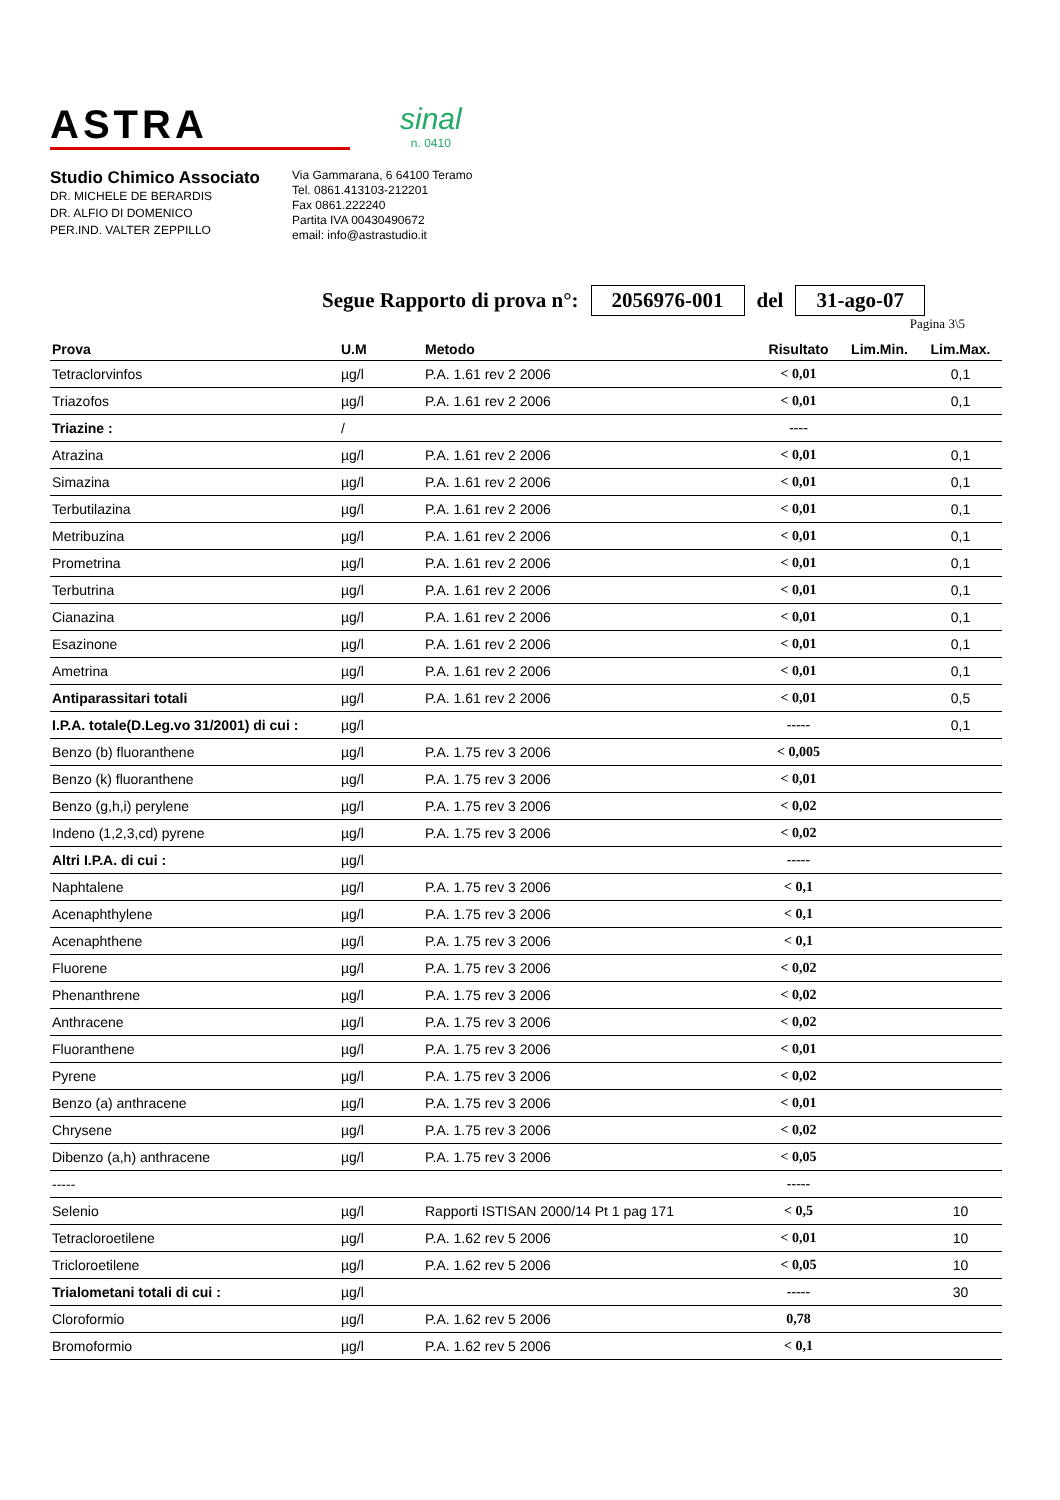ASTRA
sinal
n. 0410
Studio Chimico Associato
DR. MICHELE DE BERARDIS
DR. ALFIO DI DOMENICO
PER.IND. VALTER ZEPPILLO
Via Gammarana, 6 64100 Teramo
Tel. 0861.413103-212201
Fax 0861.222240
Partita IVA 00430490672
email: info@astrastudio.it
Segue Rapporto di prova n°: 2056976-001 del 31-ago-07
Pagina 3\5
| Prova | U.M | Metodo | Risultato | Lim.Min. | Lim.Max. |
| --- | --- | --- | --- | --- | --- |
| Tetraclorvinfos | µg/l | P.A. 1.61 rev 2 2006 | < 0,01 | | 0,1 |
| Triazofos | µg/l | P.A. 1.61 rev 2 2006 | < 0,01 | | 0,1 |
| Triazine : | / | | ---- | | |
| Atrazina | µg/l | P.A. 1.61 rev 2 2006 | < 0,01 | | 0,1 |
| Simazina | µg/l | P.A. 1.61 rev 2 2006 | < 0,01 | | 0,1 |
| Terbutilazina | µg/l | P.A. 1.61 rev 2 2006 | < 0,01 | | 0,1 |
| Metribuzina | µg/l | P.A. 1.61 rev 2 2006 | < 0,01 | | 0,1 |
| Prometrina | µg/l | P.A. 1.61 rev 2 2006 | < 0,01 | | 0,1 |
| Terbutrina | µg/l | P.A. 1.61 rev 2 2006 | < 0,01 | | 0,1 |
| Cianazina | µg/l | P.A. 1.61 rev 2 2006 | < 0,01 | | 0,1 |
| Esazinone | µg/l | P.A. 1.61 rev 2 2006 | < 0,01 | | 0,1 |
| Ametrina | µg/l | P.A. 1.61 rev 2 2006 | < 0,01 | | 0,1 |
| Antiparassitari totali | µg/l | P.A. 1.61 rev 2 2006 | < 0,01 | | 0,5 |
| I.P.A. totale(D.Leg.vo 31/2001) di cui : | µg/l | | ----- | | 0,1 |
| Benzo (b) fluoranthene | µg/l | P.A. 1.75 rev 3 2006 | < 0,005 | | |
| Benzo (k) fluoranthene | µg/l | P.A. 1.75 rev 3 2006 | < 0,01 | | |
| Benzo (g,h,i) perylene | µg/l | P.A. 1.75 rev 3 2006 | < 0,02 | | |
| Indeno (1,2,3,cd) pyrene | µg/l | P.A. 1.75 rev 3 2006 | < 0,02 | | |
| Altri I.P.A. di cui : | µg/l | | ----- | | |
| Naphtalene | µg/l | P.A. 1.75 rev 3 2006 | < 0,1 | | |
| Acenaphthylene | µg/l | P.A. 1.75 rev 3 2006 | < 0,1 | | |
| Acenaphthene | µg/l | P.A. 1.75 rev 3 2006 | < 0,1 | | |
| Fluorene | µg/l | P.A. 1.75 rev 3 2006 | < 0,02 | | |
| Phenanthrene | µg/l | P.A. 1.75 rev 3 2006 | < 0,02 | | |
| Anthracene | µg/l | P.A. 1.75 rev 3 2006 | < 0,02 | | |
| Fluoranthene | µg/l | P.A. 1.75 rev 3 2006 | < 0,01 | | |
| Pyrene | µg/l | P.A. 1.75 rev 3 2006 | < 0,02 | | |
| Benzo (a) anthracene | µg/l | P.A. 1.75 rev 3 2006 | < 0,01 | | |
| Chrysene | µg/l | P.A. 1.75 rev 3 2006 | < 0,02 | | |
| Dibenzo (a,h) anthracene | µg/l | P.A. 1.75 rev 3 2006 | < 0,05 | | |
| ----- | | | ----- | | |
| Selenio | µg/l | Rapporti ISTISAN 2000/14 Pt 1 pag 171 | < 0,5 | | 10 |
| Tetracloroetilene | µg/l | P.A. 1.62 rev 5 2006 | < 0,01 | | 10 |
| Tricloroetilene | µg/l | P.A. 1.62 rev 5 2006 | < 0,05 | | 10 |
| Trialometani totali di cui : | µg/l | | ----- | | 30 |
| Cloroformio | µg/l | P.A. 1.62 rev 5 2006 | 0,78 | | |
| Bromoformio | µg/l | P.A. 1.62 rev 5 2006 | < 0,1 | | |